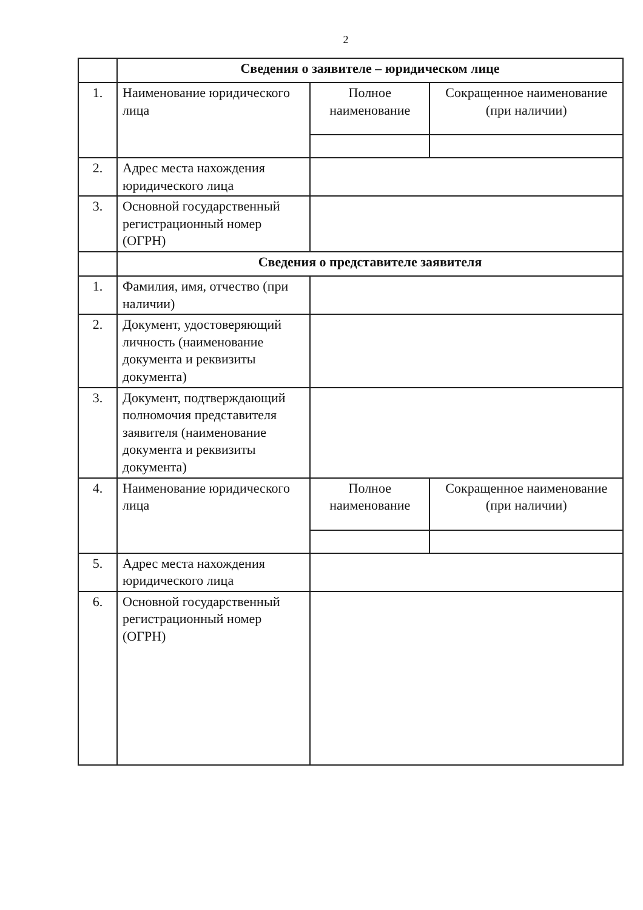2
| | Сведения о заявителе – юридическом лице | | |
| 1. | Наименование юридического лица | Полное наименование | Сокращенное наименование (при наличии) |
| 2. | Адрес места нахождения юридического лица | | |
| 3. | Основной государственный регистрационный номер (ОГРН) | | |
| | Сведения о представителе заявителя | | |
| 1. | Фамилия, имя, отчество (при наличии) | | |
| 2. | Документ, удостоверяющий личность (наименование документа и реквизиты документа) | | |
| 3. | Документ, подтверждающий полномочия представителя заявителя (наименование документа и реквизиты документа) | | |
| 4. | Наименование юридического лица | Полное наименование | Сокращенное наименование (при наличии) |
| 5. | Адрес места нахождения юридического лица | | |
| 6. | Основной государственный регистрационный номер (ОГРН) | | |